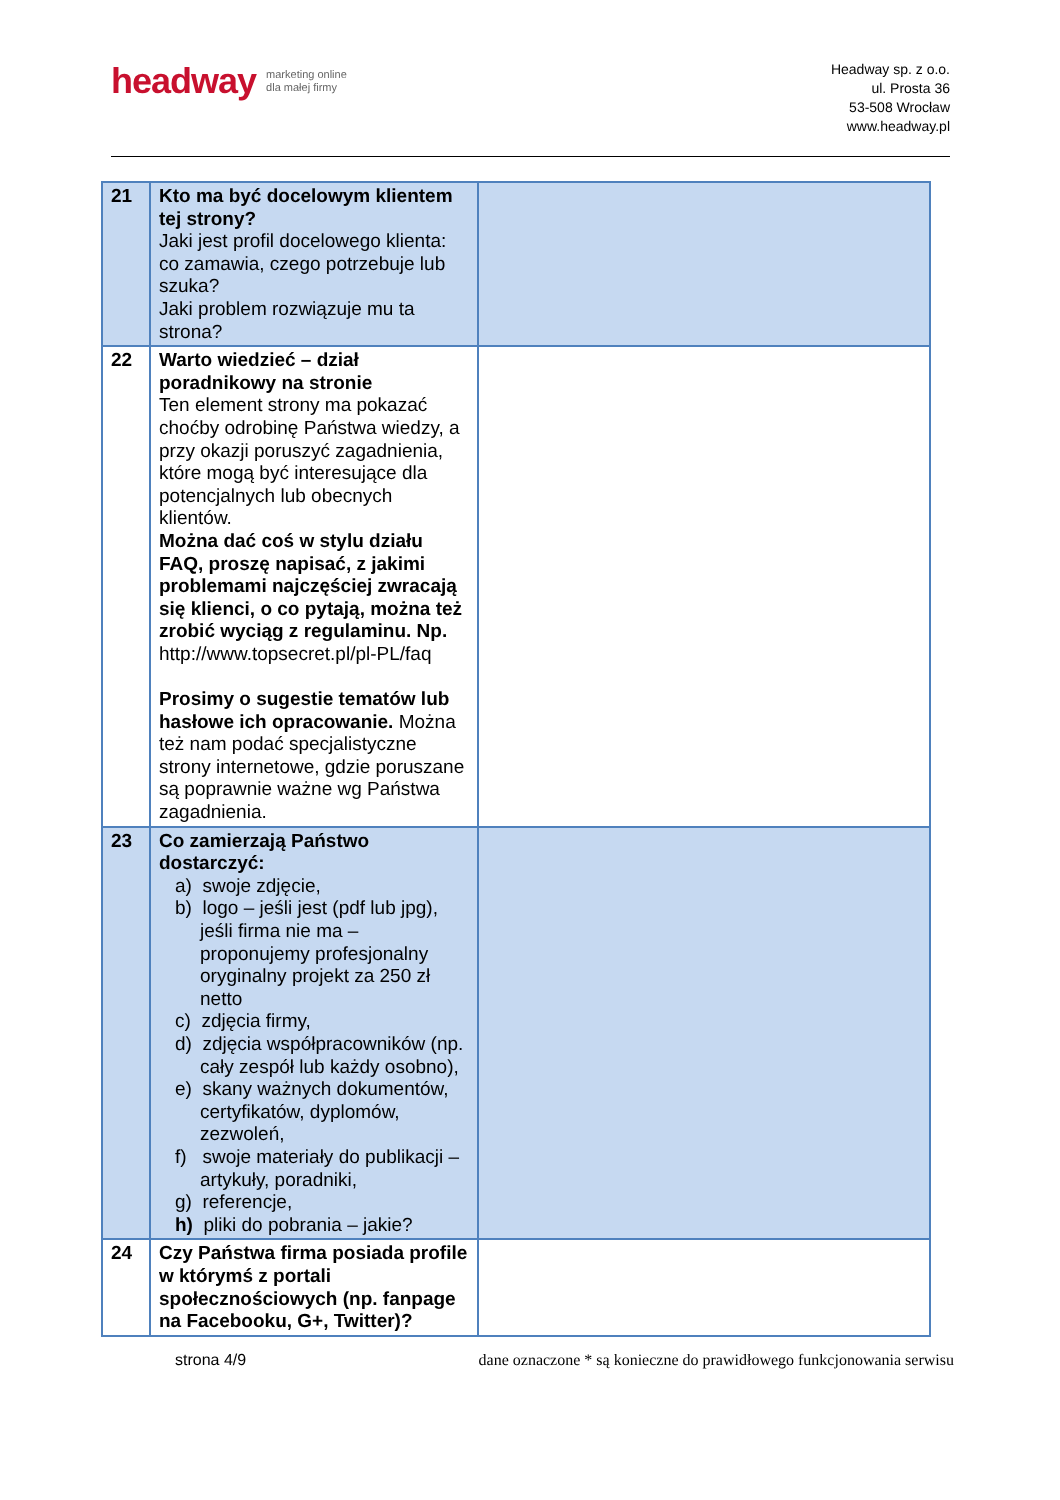headway
marketing online
dla małej firmy
Headway sp. z o.o.
ul. Prosta 36
53-508 Wrocław
www.headway.pl
| 21 | Kto ma być docelowym klientem tej strony? Jaki jest profil docelowego klienta: co zamawia, czego potrzebuje lub szuka? Jaki problem rozwiązuje mu ta strona? | |
| 22 | Warto wiedzieć – dział poradnikowy na stronie Ten element strony ma pokazać choćby odrobinę Państwa wiedzy, a przy okazji poruszyć zagadnienia, które mogą być interesujące dla potencjalnych lub obecnych klientów. Można dać coś w stylu działu FAQ, proszę napisać, z jakimi problemami najczęściej zwracają się klienci, o co pytają, można też zrobić wyciąg z regulaminu. Np. http://www.topsecret.pl/pl-PL/faq Prosimy o sugestie tematów lub hasłowe ich opracowanie. Można też nam podać specjalistyczne strony internetowe, gdzie poruszane są poprawnie ważne wg Państwa zagadnienia. | |
| 23 | Co zamierzają Państwo dostarczyć: a) swoje zdjęcie, b) logo – jeśli jest (pdf lub jpg), jeśli firma nie ma – proponujemy profesjonalny oryginalny projekt za 250 zł netto c) zdjęcia firmy, d) zdjęcia współpracowników (np. cały zespół lub każdy osobno), e) skany ważnych dokumentów, certyfikatów, dyplomów, zezwoleń, f) swoje materiały do publikacji – artykuły, poradniki, g) referencje, h) pliki do pobrania – jakie? | |
| 24 | Czy Państwa firma posiada profile w którymś z portali społecznościowych (np. fanpage na Facebooku, G+, Twitter)? | |
strona 4/9 dane oznaczone * są konieczne do prawidłowego funkcjonowania serwisu